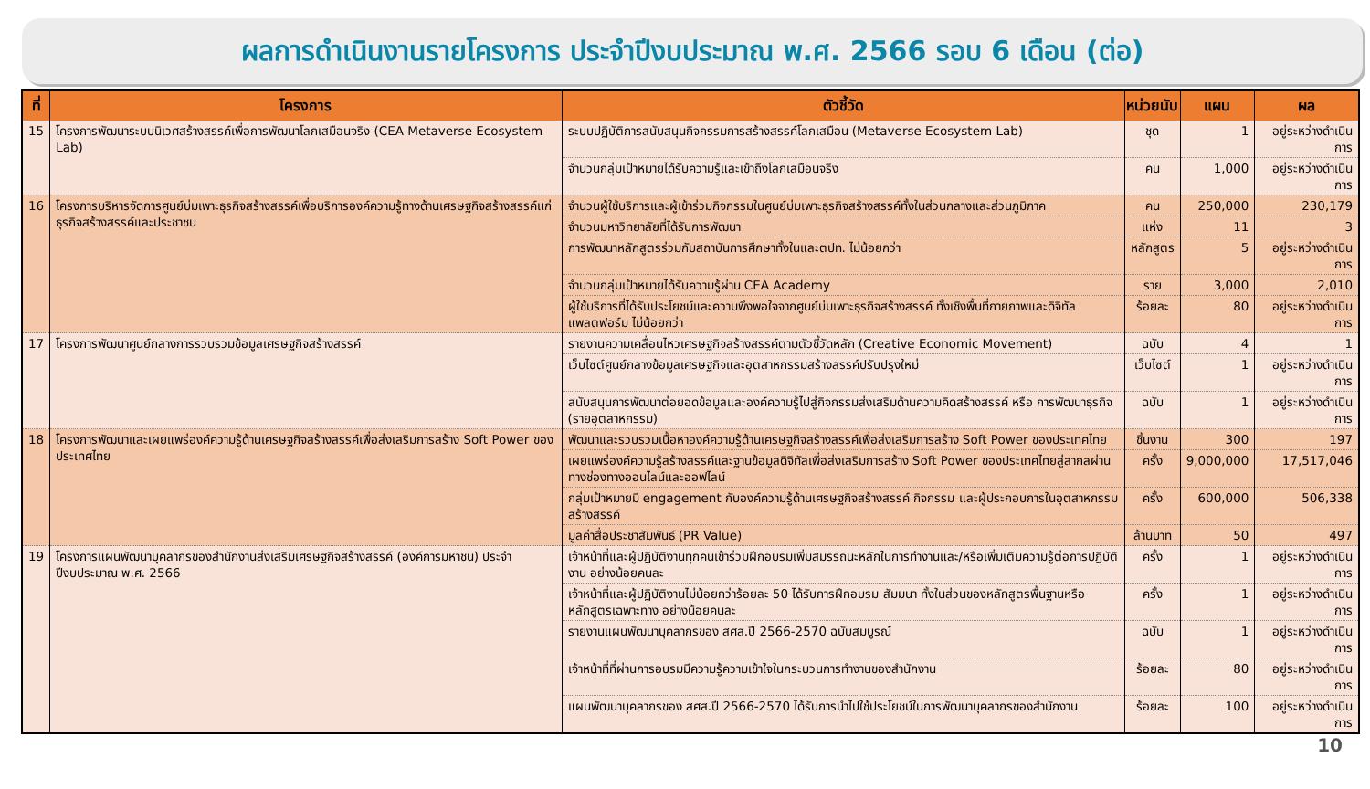ผลการดำเนินงานรายโครงการ ประจำปีงบประมาณ พ.ศ. 2566 รอบ 6 เดือน (ต่อ)
| ที่ | โครงการ | ตัวชี้วัด | หน่วยนับ | แผน | ผล |
| --- | --- | --- | --- | --- | --- |
| 15 | โครงการพัฒนาระบบนิเวศสร้างสรรค์เพื่อการพัฒนาโลกเสมือนจริง (CEA Metaverse Ecosystem Lab) | ระบบปฏิบัติการสนับสนุนกิจกรรมการสร้างสรรค์โลกเสมือน (Metaverse Ecosystem Lab) | ชุด | 1 | อยู่ระหว่างดำเนินการ |
| | | จำนวนกลุ่มเป้าหมายได้รับความรู้และเข้าถึงโลกเสมือนจริง | คน | 1,000 | อยู่ระหว่างดำเนินการ |
| 16 | โครงการบริหารจัดการศูนย์บ่มเพาะธุรกิจสร้างสรรค์เพื่อบริการองค์ความรู้ทางด้านเศรษฐกิจสร้างสรรค์แก่ธุรกิจสร้างสรรค์และประชาชน | จำนวนผู้ใช้บริการและผู้เข้าร่วมกิจกรรมในศูนย์บ่มเพาะธุรกิจสร้างสรรค์ทั้งในส่วนกลางและส่วนภูมิภาค | คน | 250,000 | 230,179 |
| | | จำนวนมหาวิทยาลัยที่ได้รับการพัฒนา | แห่ง | 11 | 3 |
| | | การพัฒนาหลักสูตรร่วมกับสถาบันการศึกษาทั้งในและตปท. ไม่น้อยกว่า | หลักสูตร | 5 | อยู่ระหว่างดำเนินการ |
| | | จำนวนกลุ่มเป้าหมายได้รับความรู้ผ่าน CEA Academy | ราย | 3,000 | 2,010 |
| | | ผู้ใช้บริการที่ได้รับประโยชน์และความพึงพอใจจากศูนย์บ่มเพาะธุรกิจสร้างสรรค์ ทั้งเชิงพื้นที่กายภาพและดิจิทัลแพลตฟอร์ม ไม่น้อยกว่า | ร้อยละ | 80 | อยู่ระหว่างดำเนินการ |
| 17 | โครงการพัฒนาศูนย์กลางการรวบรวมข้อมูลเศรษฐกิจสร้างสรรค์ | รายงานความเคลื่อนไหวเศรษฐกิจสร้างสรรค์ตามตัวชี้วัดหลัก (Creative Economic Movement) | ฉบับ | 4 | 1 |
| | | เว็บไซต์ศูนย์กลางข้อมูลเศรษฐกิจและอุตสาหกรรมสร้างสรรค์ปรับปรุงใหม่ | เว็บไซต์ | 1 | อยู่ระหว่างดำเนินการ |
| | | สนับสนุนการพัฒนาต่อยอดข้อมูลและองค์ความรู้ไปสู่กิจกรรมส่งเสริมด้านความคิดสร้างสรรค์ หรือ การพัฒนาธุรกิจ (รายอุตสาหกรรม) | ฉบับ | 1 | อยู่ระหว่างดำเนินการ |
| 18 | โครงการพัฒนาและเผยแพร่องค์ความรู้ด้านเศรษฐกิจสร้างสรรค์เพื่อส่งเสริมการสร้าง Soft Power ของประเทศไทย | พัฒนาและรวบรวมเนื้อหาองค์ความรู้ด้านเศรษฐกิจสร้างสรรค์เพื่อส่งเสริมการสร้าง Soft Power ของประเทศไทย | ชิ้นงาน | 300 | 197 |
| | | เผยแพร่องค์ความรู้สร้างสรรค์และฐานข้อมูลดิจิทัลเพื่อส่งเสริมการสร้าง Soft Power ของประเทศไทยสู่สากลผ่านทางช่องทางออนไลน์และออฟไลน์ | ครั้ง | 9,000,000 | 17,517,046 |
| | | กลุ่มเป้าหมายมี engagement กับองค์ความรู้ด้านเศรษฐกิจสร้างสรรค์ กิจกรรม และผู้ประกอบการในอุตสาหกรรมสร้างสรรค์ | ครั้ง | 600,000 | 506,338 |
| | | มูลค่าสื่อประชาสัมพันธ์ (PR Value) | ล้านบาท | 50 | 497 |
| 19 | โครงการแผนพัฒนาบุคลากรของสำนักงานส่งเสริมเศรษฐกิจสร้างสรรค์ (องค์การมหาชน) ประจำปีงบประมาณ พ.ศ. 2566 | เจ้าหน้าที่และผู้ปฏิบัติงานทุกคนเข้าร่วมฝึกอบรมเพิ่มสมรรถนะหลักในการทำงานและ/หรือเพิ่มเติมความรู้ต่อการปฏิบัติงาน อย่างน้อยคนละ | ครั้ง | 1 | อยู่ระหว่างดำเนินการ |
| | | เจ้าหน้าที่และผู้ปฏิบัติงานไม่น้อยกว่าร้อยละ 50 ได้รับการฝึกอบรม สัมมนา ทั้งในส่วนของหลักสูตรพื้นฐานหรือหลักสูตรเฉพาะทาง อย่างน้อยคนละ | ครั้ง | 1 | อยู่ระหว่างดำเนินการ |
| | | รายงานแผนพัฒนาบุคลากรของ สศส.ปี 2566-2570 ฉบับสมบูรณ์ | ฉบับ | 1 | อยู่ระหว่างดำเนินการ |
| | | เจ้าหน้าที่ที่ผ่านการอบรมมีความรู้ความเข้าใจในกระบวนการทำงานของสำนักงาน | ร้อยละ | 80 | อยู่ระหว่างดำเนินการ |
| | | แผนพัฒนาบุคลากรของ สศส.ปี 2566-2570 ได้รับการนำไปใช้ประโยชน์ในการพัฒนาบุคลากรของสำนักงาน | ร้อยละ | 100 | อยู่ระหว่างดำเนินการ |
10